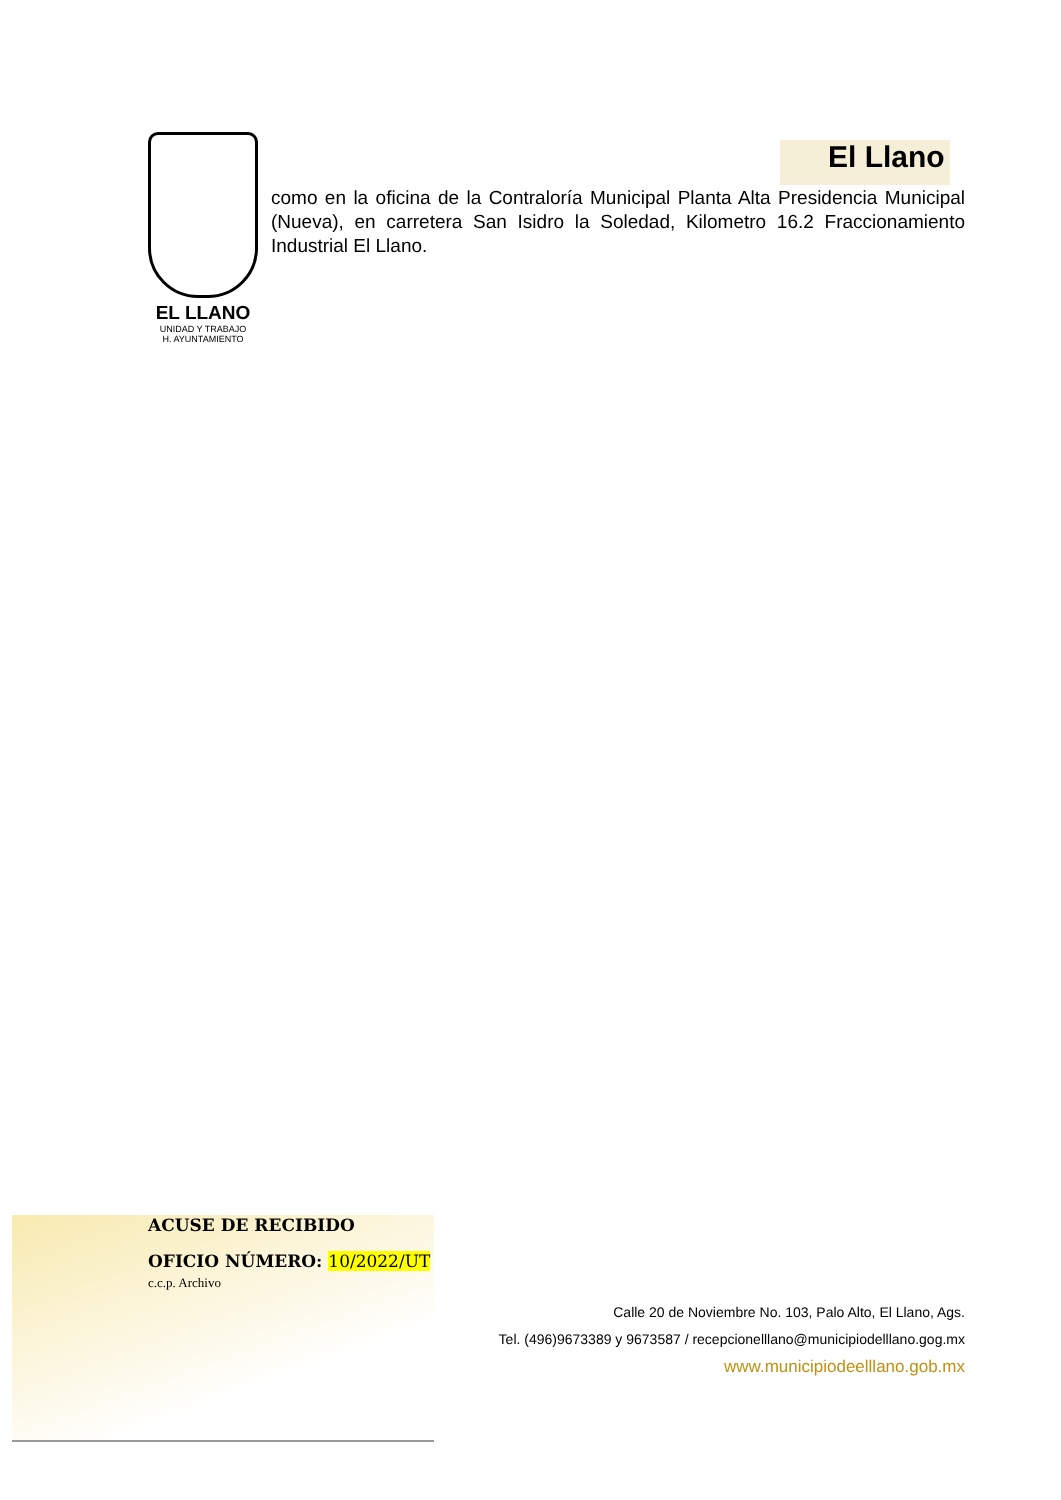EL LLANO
UNIDAD Y TRABAJO
H. AYUNTAMIENTO
El Llano
como en la oficina de la Contraloría Municipal Planta Alta Presidencia Municipal (Nueva), en carretera San Isidro la Soledad, Kilometro 16.2 Fraccionamiento Industrial El Llano.
ACUSE DE RECIBIDO
OFICIO NÚMERO: 10/2022/UT
c.c.p. Archivo
Calle 20 de Noviembre No. 103, Palo Alto, El Llano, Ags.
Tel. (496)9673389 y 9673587 / recepcionelllano@municipiodelllano.gog.mx
www.municipiodeelllano.gob.mx